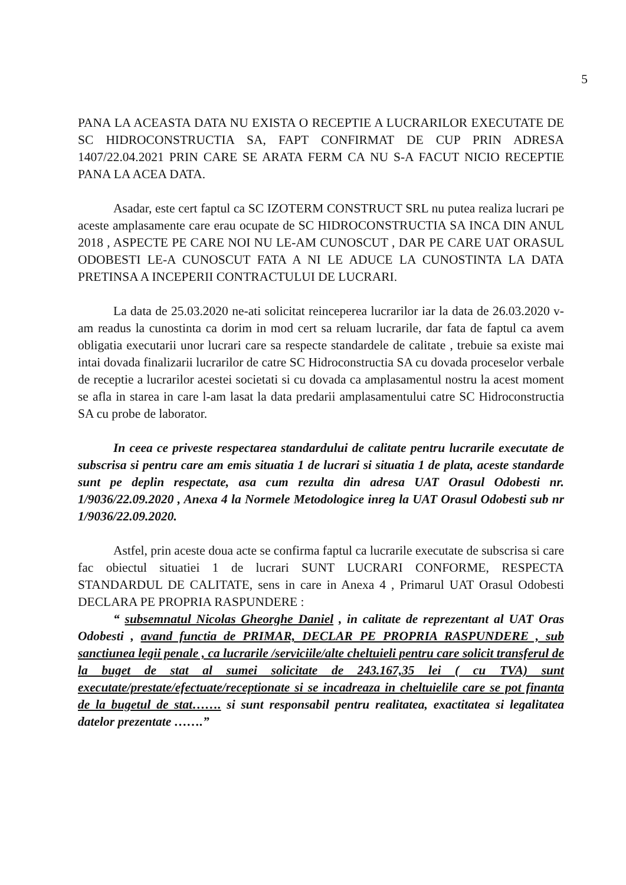5
PANA LA ACEASTA DATA NU EXISTA O RECEPTIE A LUCRARILOR EXECUTATE DE SC HIDROCONSTRUCTIA SA, FAPT CONFIRMAT DE CUP PRIN ADRESA 1407/22.04.2021 PRIN CARE SE ARATA FERM CA NU S-A FACUT NICIO RECEPTIE PANA LA ACEA DATA.
Asadar, este cert faptul ca SC IZOTERM CONSTRUCT SRL nu putea realiza lucrari pe aceste amplasamente care erau ocupate de SC HIDROCONSTRUCTIA SA INCA DIN ANUL 2018 , ASPECTE PE CARE NOI NU LE-AM CUNOSCUT , DAR PE CARE UAT ORASUL ODOBESTI LE-A CUNOSCUT FATA A NI LE ADUCE LA CUNOSTINTA LA DATA PRETINSA A INCEPERII CONTRACTULUI DE LUCRARI.
La data de 25.03.2020 ne-ati solicitat reinceperea lucrarilor iar la data de 26.03.2020 v-am readus la cunostinta ca dorim in mod cert sa reluam lucrarile, dar fata de faptul ca avem obligatia executarii unor lucrari care sa respecte standardele de calitate , trebuie sa existe mai intai dovada finalizarii lucrarilor de catre SC Hidroconstructia SA cu dovada proceselor verbale de receptie a lucrarilor acestei societati si cu dovada ca amplasamentul nostru la acest moment se afla in starea in care l-am lasat la data predarii amplasamentului catre SC Hidroconstructia SA cu probe de laborator.
In ceea ce priveste respectarea standardului de calitate pentru lucrarile executate de subscrisa si pentru care am emis situatia 1 de lucrari si situatia 1 de plata, aceste standarde sunt pe deplin respectate, asa cum rezulta din adresa UAT Orasul Odobesti nr. 1/9036/22.09.2020 , Anexa 4 la Normele Metodologice inreg la UAT Orasul Odobesti sub nr 1/9036/22.09.2020.
Astfel, prin aceste doua acte se confirma faptul ca lucrarile executate de subscrisa si care fac obiectul situatiei 1 de lucrari SUNT LUCRARI CONFORME, RESPECTA STANDARDUL DE CALITATE, sens in care in Anexa 4 , Primarul UAT Orasul Odobesti DECLARA PE PROPRIA RASPUNDERE :
“ subsemnatul Nicolas Gheorghe Daniel , in calitate de reprezentant al UAT Oras Odobesti , avand functia de PRIMAR, DECLAR PE PROPRIA RASPUNDERE , sub sanctiunea legii penale , ca lucrarile /serviciile/alte cheltuieli pentru care solicit transferul de la buget de stat al sumei solicitate de 243.167,35 lei ( cu TVA) sunt executate/prestate/efectuate/receptionate si se incadreaza in cheltuielile care se pot finanta de la bugetul de stat……. si sunt responsabil pentru realitatea, exactitatea si legalitatea datelor prezentate …….”